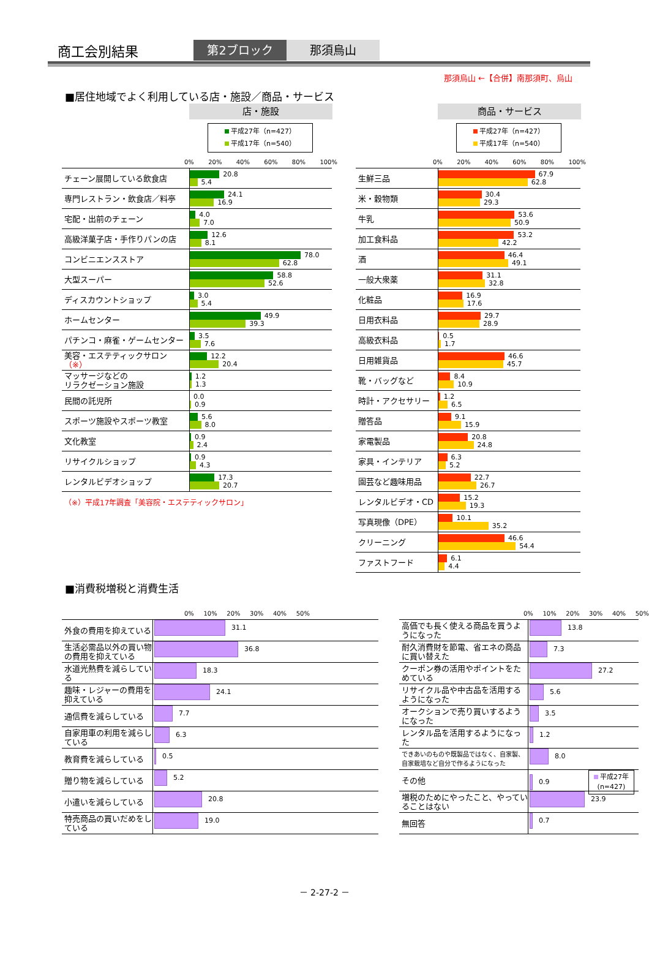商工会別結果
第2ブロック 那須烏山
那須烏山 ←【合併】南那須町、烏山
■居住地域でよく利用している店・施設／商品・サービス
店・施設
平成27年（n=427）
平成17年（n=540）
0% 20% 40% 60% 80% 100%
| チェーン展開している飲食店 | 20.8 5.4 |
| 専門レストラン・飲食店／料亭 | 24.1 16.9 |
| 宅配・出前のチェーン | 4.0 7.0 |
| 高級洋菓子店・手作りパンの店 | 12.6 8.1 |
| コンビニエンスストア | 78.0 62.8 |
| 大型スーパー | 58.8 52.6 |
| ディスカウントショップ | 3.0 5.4 |
| ホームセンター | 49.9 39.3 |
| パチンコ・麻雀・ゲームセンター | 3.5 7.6 |
| 美容・エステティックサロン （※） | 12.2 20.4 |
| マッサージなどの リラクゼーション施設 | 1.2 1.3 |
| 民間の託児所 | 0.0 0.9 |
| スポーツ施設やスポーツ教室 | 5.6 8.0 |
| 文化教室 | 0.9 2.4 |
| リサイクルショップ | 0.9 4.3 |
| レンタルビデオショップ | 17.3 20.7 |
（※）平成17年調査「美容院・エステティックサロン」
商品・サービス
平成27年（n=427）
平成17年（n=540）
0% 20% 40% 60% 80% 100%
| 生鮮三品 | 67.9 62.8 |
| 米・穀物類 | 30.4 29.3 |
| 牛乳 | 53.6 50.9 |
| 加工食料品 | 53.2 42.2 |
| 酒 | 46.4 49.1 |
| 一般大衆薬 | 31.1 32.8 |
| 化粧品 | 16.9 17.6 |
| 日用衣料品 | 29.7 28.9 |
| 高級衣料品 | 0.5 1.7 |
| 日用雑貨品 | 46.6 45.7 |
| 靴・バッグなど | 8.4 10.9 |
| 時計・アクセサリー | 1.2 6.5 |
| 贈答品 | 9.1 15.9 |
| 家電製品 | 20.8 24.8 |
| 家具・インテリア | 6.3 5.2 |
| 園芸など趣味用品 | 22.7 26.7 |
| レンタルビデオ・CD | 15.2 19.3 |
| 写真現像（DPE） | 10.1 35.2 |
| クリーニング | 46.6 54.4 |
| ファストフード | 6.1 4.4 |
■消費税増税と消費生活
0% 10% 20% 30% 40% 50%
| 外食の費用を抑えている | 31.1 |
| 生活必需品以外の買い物の費用を抑えている | 36.8 |
| 水道光熱費を減らしている | 18.3 |
| 趣味・レジャーの費用を抑えている | 24.1 |
| 通信費を減らしている | 7.7 |
| 自家用車の利用を減らしている | 6.3 |
| 教育費を減らしている | 0.5 |
| 贈り物を減らしている | 5.2 |
| 小遣いを減らしている | 20.8 |
| 特売商品の買いだめをしている | 19.0 |
0% 10% 20% 30% 40% 50%
| 高価でも長く使える商品を買うようになった | 13.8 |
| 耐久消費財を節電、省エネの商品に買い替えた | 7.3 |
| クーポン券の活用やポイントをためている | 27.2 |
| リサイクル品や中古品を活用するようになった | 5.6 |
| オークションで売り買いするようになった | 3.5 |
| レンタル品を活用するようになった | 1.2 |
| できあいのものや既製品ではなく、自家製、自家栽培など自分で作るようになった | 8.0 |
| その他 | 0.9 平成27年 (n=427) |
| 増税のためにやったこと、やっていることはない | 23.9 |
| 無回答 | 0.7 |
－ 2-27-2 －